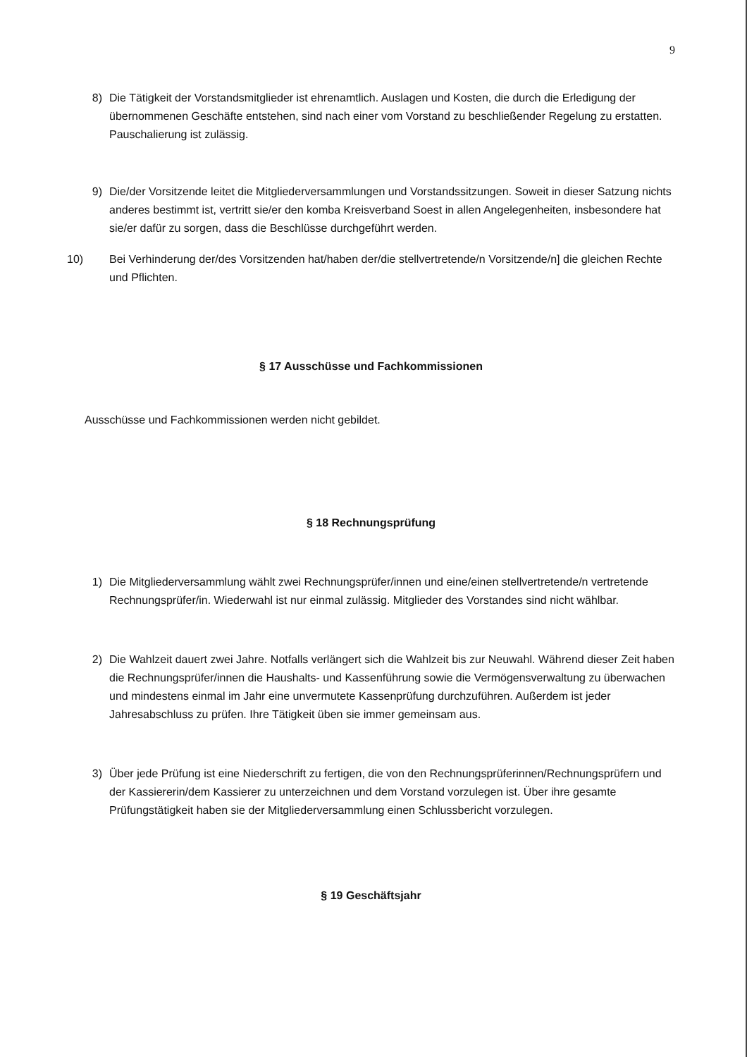9
8) Die Tätigkeit der Vorstandsmitglieder ist ehrenamtlich. Auslagen und Kosten, die durch die Erledigung der übernommenen Geschäfte entstehen, sind nach einer vom Vorstand zu beschließender Regelung zu erstatten. Pauschalierung ist zulässig.
9) Die/der Vorsitzende leitet die Mitgliederversammlungen und Vorstandssitzungen. Soweit in dieser Satzung nichts anderes bestimmt ist, vertritt sie/er den komba Kreisverband Soest in allen Angelegenheiten, insbesondere hat sie/er dafür zu sorgen, dass die Beschlüsse durchgeführt werden.
10)
Bei Verhinderung der/des Vorsitzenden hat/haben der/die stellvertretende/n Vorsitzende/n] die gleichen Rechte und Pflichten.
§ 17 Ausschüsse und Fachkommissionen
Ausschüsse und Fachkommissionen werden nicht gebildet.
§ 18 Rechnungsprüfung
1) Die Mitgliederversammlung wählt zwei Rechnungsprüfer/innen und eine/einen stellvertretende/n vertretende Rechnungsprüfer/in. Wiederwahl ist nur einmal zulässig. Mitglieder des Vorstandes sind nicht wählbar.
2) Die Wahlzeit dauert zwei Jahre. Notfalls verlängert sich die Wahlzeit bis zur Neuwahl. Während dieser Zeit haben die Rechnungsprüfer/innen die Haushalts- und Kassenführung sowie die Vermögensverwaltung zu überwachen und mindestens einmal im Jahr eine unvermutete Kassenprüfung durchzuführen. Außerdem ist jeder Jahresabschluss zu prüfen. Ihre Tätigkeit üben sie immer gemeinsam aus.
3) Über jede Prüfung ist eine Niederschrift zu fertigen, die von den Rechnungsprüferinnen/Rechnungsprüfern und der Kassiererin/dem Kassierer zu unterzeichnen und dem Vorstand vorzulegen ist. Über ihre gesamte Prüfungstätigkeit haben sie der Mitgliederversammlung einen Schlussbericht vorzulegen.
§ 19 Geschäftsjahr